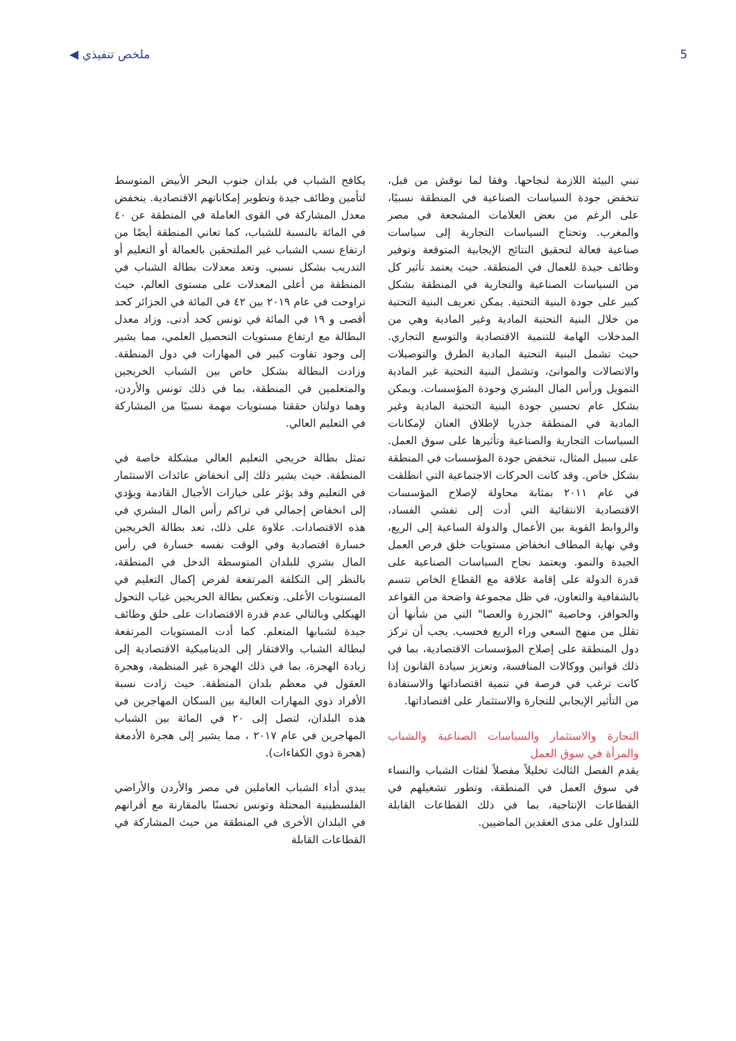◀ ملخص تنفيذي 5
تبني البيئة اللازمة لنجاحها. وفقا لما نوقش من قبل، تنخفض جودة السياسات الصناعية في المنطقة نسبيًا، على الرغم من بعض العلامات المشجعة في مصر والمغرب. وتحتاج السياسات التجارية إلى سياسات صناعية فعالة لتحقيق النتائج الإيجابية المتوقعة وتوفير وظائف جيدة للعمال في المنطقة. حيث يعتمد تأثير كل من السياسات الصناعية والتجارية في المنطقة بشكل كبير على جودة البنية التحتية. يمكن تعريف البنية التحتية من خلال البنية التحتية المادية وغير المادية وهي من المدخلات الهامة للتنمية الاقتصادية والتوسع التجاري. حيث تشمل البنية التحتية المادية الطرق والتوصيلات والاتصالات والموانئ، وتشمل البنية التحتية غير المادية التمويل ورأس المال البشري وجودة المؤسسات. ويمكن بشكل عام تحسين جودة البنية التحتية المادية وغير المادية في المنطقة جذريا لإطلاق العنان لإمكانات السياسات التجارية والصناعية وتأثيرها على سوق العمل. على سبيل المثال، تنخفض جودة المؤسسات في المنطقة بشكل خاص. وقد كانت الحركات الاجتماعية التي انطلقت في عام ٢٠١١ بمثابة محاولة لإصلاح المؤسسات الاقتصادية الانتقائية التي أدت إلى تفشي الفساد، والروابط القوية بين الأعمال والدولة الساعية إلى الريع، وفي نهاية المطاف انخفاض مستويات خلق فرص العمل الجيدة والنمو. ويعتمد نجاح السياسات الصناعية على قدرة الدولة على إقامة علاقة مع القطاع الخاص تتسم بالشفافية والتعاون، في ظل مجموعة واضحة من القواعد والحوافز، وخاصية "الجزرة والعصا" التي من شأنها أن تقلل من منهج السعي وراء الريع فحسب. يجب أن تركز دول المنطقة على إصلاح المؤسسات الاقتصادية، بما في ذلك قوانين ووكالات المنافسة، وتعزيز سيادة القانون إذا كانت ترغب في فرصة في تنمية اقتصاداتها والاستفادة من التأثير الإيجابي للتجارة والاستثمار على اقتصاداتها.
التجارة والاستثمار والسياسات الصناعية والشباب والمرأة في سوق العمل
يقدم الفصل الثالث تحليلاً مفصلاً لفئات الشباب والنساء في سوق العمل في المنطقة، وتطور تشغيلهم في القطاعات الإنتاجية، بما في ذلك القطاعات القابلة للتداول على مدى العقدين الماضيين.
يكافح الشباب في بلدان جنوب البحر الأبيض المتوسط لتأمين وظائف جيدة وتطوير إمكاناتهم الاقتصادية. ينخفض معدل المشاركة في القوى العاملة في المنطقة عن ٤٠ في المائة بالنسبة للشباب، كما تعاني المنطقة أيضًا من ارتفاع نسب الشباب غير الملتحقين بالعمالة أو التعليم أو التدريب بشكل نسبي. وتعد معدلات بطالة الشباب في المنطقة من أعلى المعدلات على مستوى العالم، حيث تراوحت في عام ٢٠١٩ بين ٤٢ في المائة في الجزائر كحد أقصى و ١٩ في المائة في تونس كحد أدنى. وزاد معدل البطالة مع ارتفاع مستويات التحصيل العلمي، مما يشير إلى وجود تفاوت كبير في المهارات في دول المنطقة. وزادت البطالة بشكل خاص بين الشباب الخريجين والمتعلمين في المنطقة، بما في ذلك تونس والأردن، وهما دولتان حققتا مستويات مهمة نسبيًا من المشاركة في التعليم العالي.
تمثل بطالة خريجي التعليم العالي مشكلة خاصة في المنطقة. حيث يشير ذلك إلى انخفاض عائدات الاستثمار في التعليم وقد يؤثر على خيارات الأجيال القادمة ويؤدي إلى انخفاض إجمالي في تراكم رأس المال البشري في هذه الاقتصادات. علاوة على ذلك، تعد بطالة الخريجين خسارة اقتصادية وفي الوقت نفسه خسارة في رأس المال بشري للبلدان المتوسطة الدخل في المنطقة، بالنظر إلى التكلفة المرتفعة لفرص إكمال التعليم في المستويات الأعلى. وتعكس بطالة الخريجين غياب التحول الهيكلي وبالتالي عدم قدرة الاقتصادات على خلق وظائف جيدة لشبابها المتعلم. كما أدت المستويات المرتفعة لبطالة الشباب والافتقار إلى الديناميكية الاقتصادية إلى زيادة الهجرة، بما في ذلك الهجرة غير المنظمة، وهجرة العقول في معظم بلدان المنطقة. حيث زادت نسبة الأفراد ذوي المهارات العالية بين السكان المهاجرين في هذه البلدان، لتصل إلى ٢٠ في المائة بين الشباب المهاجرين في عام ٢٠١٧ ، مما يشير إلى هجرة الأدمغة (هجرة ذوي الكفاءات).
يبدي أداء الشباب العاملين في مصر والأردن والأراضي الفلسطينية المحتلة وتونس تحسنًا بالمقارنة مع أقرانهم في البلدان الأخرى في المنطقة من حيث المشاركة في القطاعات القابلة